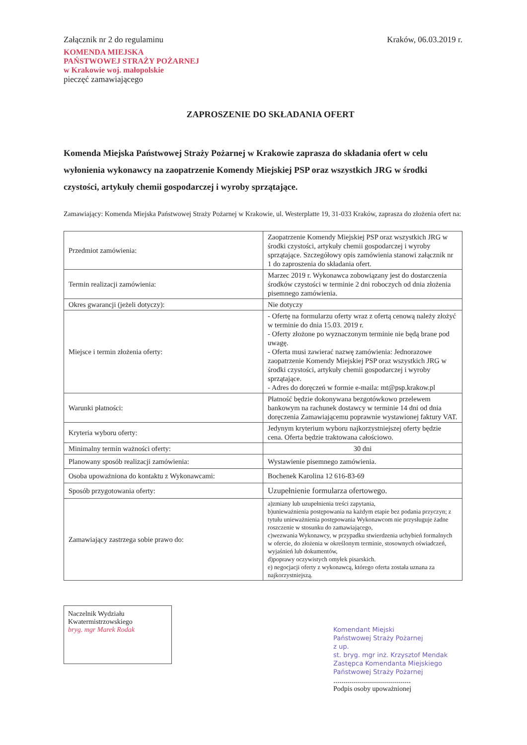Załącznik nr 2 do regulaminu
KOMENDA MIEJSKA
PAŃSTWOWEJ STRAŻY POŻARNEJ
w Krakowie woj. małopolskie
pieczęć zamawiającego
Kraków, 06.03.2019 r.
ZAPROSZENIE DO SKŁADANIA OFERT
Komenda Miejska Państwowej Straży Pożarnej w Krakowie zaprasza do składania ofert w celu wyłonienia wykonawcy na zaopatrzenie Komendy Miejskiej PSP oraz wszystkich JRG w środki czystości, artykuły chemii gospodarczej i wyroby sprzątające.
Zamawiający: Komenda Miejska Państwowej Straży Pożarnej w Krakowie, ul. Westerplatte 19, 31-033 Kraków, zaprasza do złożenia ofert na:
| Przedmiot zamówienia: | Zaopatrzenie Komendy Miejskiej PSP oraz wszystkich JRG w środki czystości, artykuły chemii gospodarczej i wyroby sprzątające. Szczegółowy opis zamówienia stanowi załącznik nr 1 do zaproszenia do składania ofert. |
| Termin realizacji zamówienia: | Marzec 2019 r. Wykonawca zobowiązany jest do dostarczenia środków czystości w terminie 2 dni roboczych od dnia złożenia pisemnego zamówienia. |
| Okres gwarancji (jeżeli dotyczy): | Nie dotyczy |
| Miejsce i termin złożenia oferty: | - Ofertę na formularzu oferty wraz z ofertą cenową należy złożyć w terminie do dnia 15.03. 2019 r. - Oferty złożone po wyznaczonym terminie nie będą brane pod uwagę. - Oferta musi zawierać nazwę zamówienia: Jednorazowe zaopatrzenie Komendy Miejskiej PSP oraz wszystkich JRG w środki czystości, artykuły chemii gospodarczej i wyroby sprzątające. - Adres do doręczeń w formie e-maila: mt@psp.krakow.pl |
| Warunki płatności: | Płatność będzie dokonywana bezgotówkowo przelewem bankowym na rachunek dostawcy w terminie 14 dni od dnia doręczenia Zamawiającemu poprawnie wystawionej faktury VAT. |
| Kryteria wyboru oferty: | Jedynym kryterium wyboru najkorzystniejszej oferty będzie cena. Oferta będzie traktowana całościowo. |
| Minimalny termin ważności oferty: | 30 dni |
| Planowany sposób realizacji zamówienia: | Wystawienie pisemnego zamówienia. |
| Osoba upoważniona do kontaktu z Wykonawcami: | Bochenek Karolina 12 616-83-69 |
| Sposób przygotowania oferty: | Uzupełnienie formularza ofertowego. |
| Zamawiający zastrzega sobie prawo do: | a)zmiany lub uzupełnienia treści zapytania, b)unieważnienia postępowania na każdym etapie bez podania przyczyn; z tytułu unieważnienia postępowania Wykonawcom nie przysługuje żadne roszczenie w stosunku do zamawiającego, c)wezwania Wykonawcy, w przypadku stwierdzenia uchybień formalnych w ofercie, do złożenia w określonym terminie, stosownych oświadczeń, wyjaśnień lub dokumentów, d)poprawy oczywistych omyłek pisarskich. e) negocjacji oferty z wykonawcą, którego oferta została uznana za najkorzystniejszą. |
Naczelnik Wydziału
Kwatermistrzowskiego
bryg. mgr Marek Rodak
Komendant Miejski
Państwowej Straży Pożarnej
z up.
st. bryg. mgr inż. Krzysztof Mendak
Zastępca Komendanta Miejskiego
Państwowej Straży Pożarnej
.......................................
Podpis osoby upoważnionej